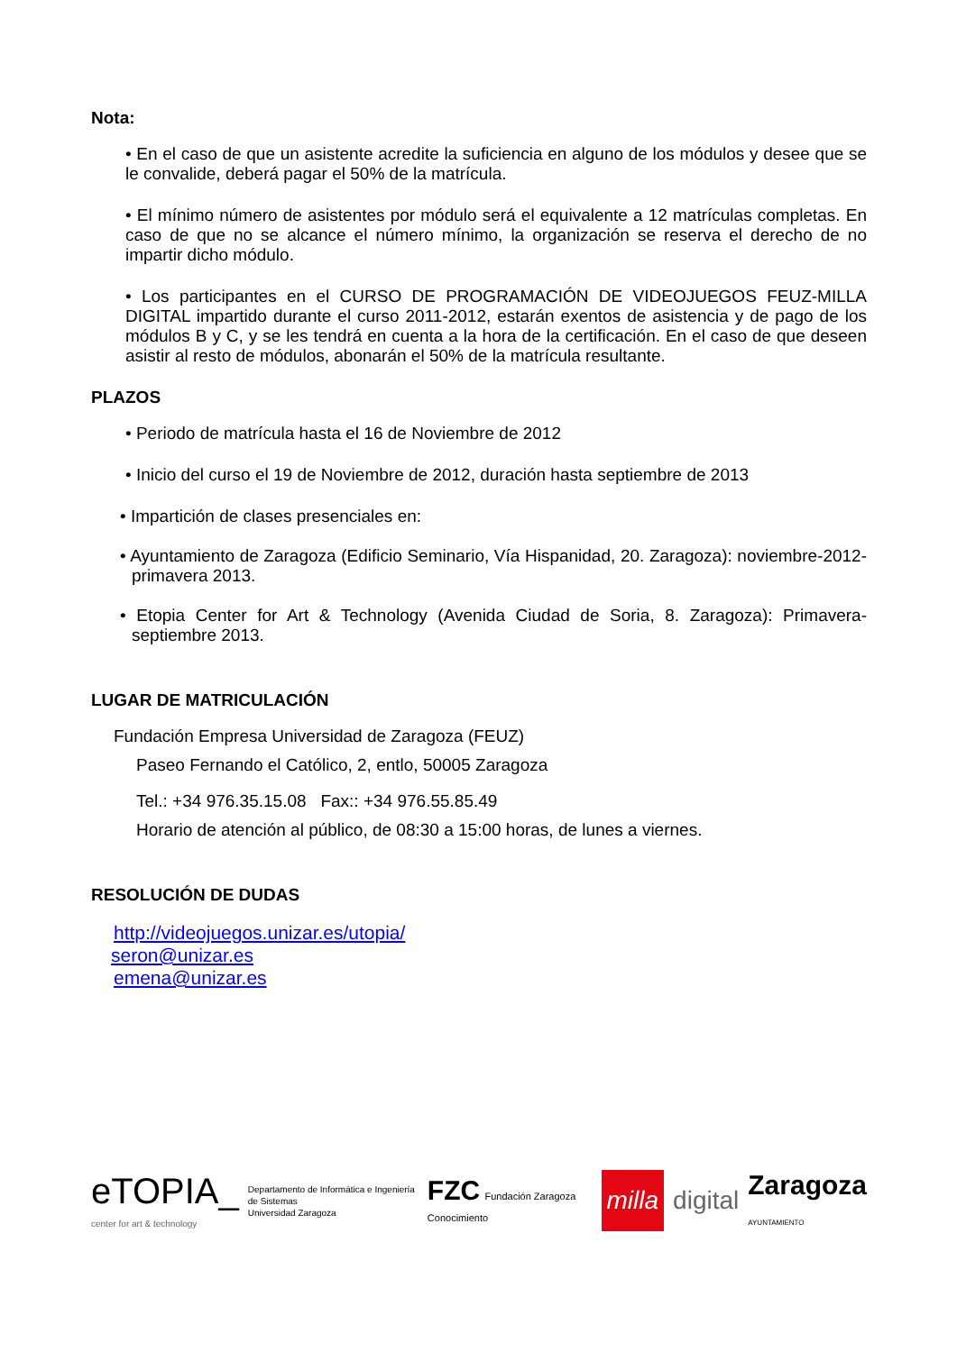Nota:
• En el caso de que un asistente acredite la suficiencia en alguno de los módulos y desee que se le convalide, deberá pagar el 50% de la matrícula.
• El mínimo número de asistentes por módulo será el equivalente a 12 matrículas completas. En caso de que no se alcance el número mínimo, la organización se reserva el derecho de no impartir dicho módulo.
• Los participantes en el CURSO DE PROGRAMACIÓN DE VIDEOJUEGOS FEUZ-MILLA DIGITAL impartido durante el curso 2011-2012, estarán exentos de asistencia y de pago de los módulos B y C, y se les tendrá en cuenta a la hora de la certificación. En el caso de que deseen asistir al resto de módulos, abonarán el 50% de la matrícula resultante.
PLAZOS
• Periodo de matrícula hasta el 16 de Noviembre de 2012
• Inicio del curso el 19 de Noviembre de 2012, duración hasta septiembre de 2013
• Impartición de clases presenciales en:
• Ayuntamiento de Zaragoza (Edificio Seminario, Vía Hispanidad, 20. Zaragoza): noviembre-2012- primavera 2013.
• Etopia Center for Art & Technology (Avenida Ciudad de Soria, 8. Zaragoza): Primavera-septiembre 2013.
LUGAR DE MATRICULACIÓN
Fundación Empresa Universidad de Zaragoza (FEUZ)
Paseo Fernando el Católico, 2, entlo, 50005 Zaragoza
Tel.: +34 976.35.15.08 Fax:: +34 976.55.85.49
Horario de atención al público, de 08:30 a 15:00 horas, de lunes a viernes.
RESOLUCIÓN DE DUDAS
http://videojuegos.unizar.es/utopia/
seron@unizar.es
emena@unizar.es
eTOPIA_
center for art & technology
Departamento de Informática e Ingeniería de Sistemas
Universidad Zaragoza
FZC Fundación Zaragoza Conocimiento
milla
digital
Zaragoza
AYUNTAMIENTO